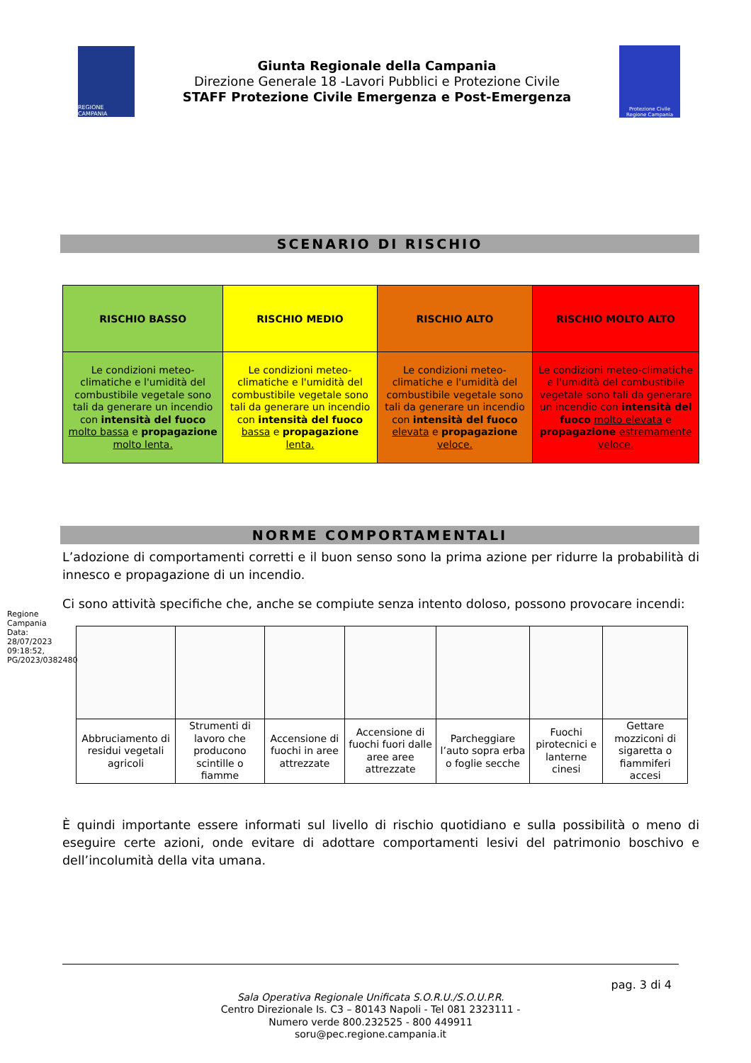REGIONE CAMPANIA
Giunta Regionale della Campania
Direzione Generale 18 -Lavori Pubblici e Protezione Civile
STAFF Protezione Civile Emergenza e Post-Emergenza
Protezione Civile
Regione Campania
SCENARIO DI RISCHIO
| RISCHIO BASSO | RISCHIO MEDIO | RISCHIO ALTO | RISCHIO MOLTO ALTO |
| --- | --- | --- | --- |
| Le condizioni meteo-climatiche e l'umidità del combustibile vegetale sono tali da generare un incendio con intensità del fuoco molto bassa e propagazione molto lenta. | Le condizioni meteo-climatiche e l'umidità del combustibile vegetale sono tali da generare un incendio con intensità del fuoco bassa e propagazione lenta. | Le condizioni meteo-climatiche e l'umidità del combustibile vegetale sono tali da generare un incendio con intensità del fuoco elevata e propagazione veloce. | Le condizioni meteo-climatiche e l'umidità del combustibile vegetale sono tali da generare un incendio con intensità del fuoco molto elevata e propagazione estremamente veloce. |
NORME COMPORTAMENTALI
L’adozione di comportamenti corretti e il buon senso sono la prima azione per ridurre la probabilità di innesco e propagazione di un incendio.
Ci sono attività specifiche che, anche se compiute senza intento doloso, possono provocare incendi:
| Abbruciamento di residui vegetali agricoli | Strumenti di lavoro che producono scintille o fiamme | Accensione di fuochi in aree attrezzate | Accensione di fuochi fuori dalle aree aree attrezzate | Parcheggiare l’auto sopra erba o foglie secche | Fuochi pirotecnici e lanterne cinesi | Gettare mozziconi di sigaretta o fiammiferi accesi |
È quindi importante essere informati sul livello di rischio quotidiano e sulla possibilità o meno di eseguire certe azioni, onde evitare di adottare comportamenti lesivi del patrimonio boschivo e dell’incolumità della vita umana.
Regione Campania
Data: 28/07/2023 09:18:52, PG/2023/0382480
pag. 3 di 4
Sala Operativa Regionale Unificata S.O.R.U./S.O.U.P.R.
Centro Direzionale Is. C3 – 80143 Napoli - Tel 081 2323111 -
Numero verde 800.232525 - 800 449911
soru@pec.regione.campania.it